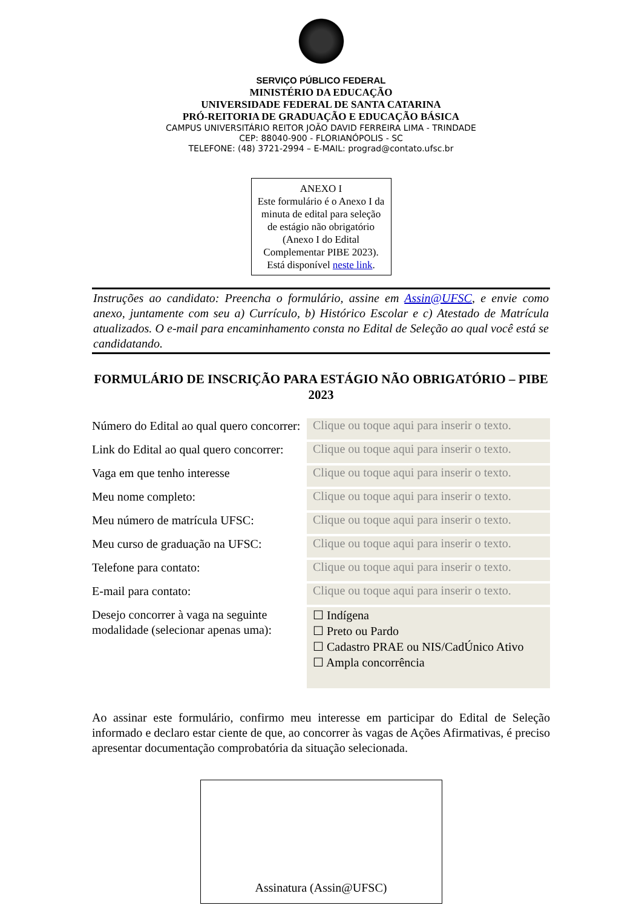SERVIÇO PÚBLICO FEDERAL
MINISTÉRIO DA EDUCAÇÃO
UNIVERSIDADE FEDERAL DE SANTA CATARINA
PRÓ-REITORIA DE GRADUAÇÃO E EDUCAÇÃO BÁSICA
CAMPUS UNIVERSITÁRIO REITOR JOÃO DAVID FERREIRA LIMA - TRINDADE
CEP: 88040-900 - FLORIANÓPOLIS - SC
TELEFONE: (48) 3721-2994 – E-MAIL: prograd@contato.ufsc.br
ANEXO I
Este formulário é o Anexo I da minuta de edital para seleção de estágio não obrigatório (Anexo I do Edital Complementar PIBE 2023). Está disponível neste link.
Instruções ao candidato: Preencha o formulário, assine em Assin@UFSC, e envie como anexo, juntamente com seu a) Currículo, b) Histórico Escolar e c) Atestado de Matrícula atualizados. O e-mail para encaminhamento consta no Edital de Seleção ao qual você está se candidatando.
FORMULÁRIO DE INSCRIÇÃO PARA ESTÁGIO NÃO OBRIGATÓRIO – PIBE 2023
| Número do Edital ao qual quero concorrer: | Clique ou toque aqui para inserir o texto. |
| Link do Edital ao qual quero concorrer: | Clique ou toque aqui para inserir o texto. |
| Vaga em que tenho interesse | Clique ou toque aqui para inserir o texto. |
| Meu nome completo: | Clique ou toque aqui para inserir o texto. |
| Meu número de matrícula UFSC: | Clique ou toque aqui para inserir o texto. |
| Meu curso de graduação na UFSC: | Clique ou toque aqui para inserir o texto. |
| Telefone para contato: | Clique ou toque aqui para inserir o texto. |
| E-mail para contato: | Clique ou toque aqui para inserir o texto. |
| Desejo concorrer à vaga na seguinte modalidade (selecionar apenas uma): | ☐ Indígena ☐ Preto ou Pardo ☐ Cadastro PRAE ou NIS/CadÚnico Ativo ☐ Ampla concorrência |
Ao assinar este formulário, confirmo meu interesse em participar do Edital de Seleção informado e declaro estar ciente de que, ao concorrer às vagas de Ações Afirmativas, é preciso apresentar documentação comprobatória da situação selecionada.
Assinatura (Assin@UFSC)